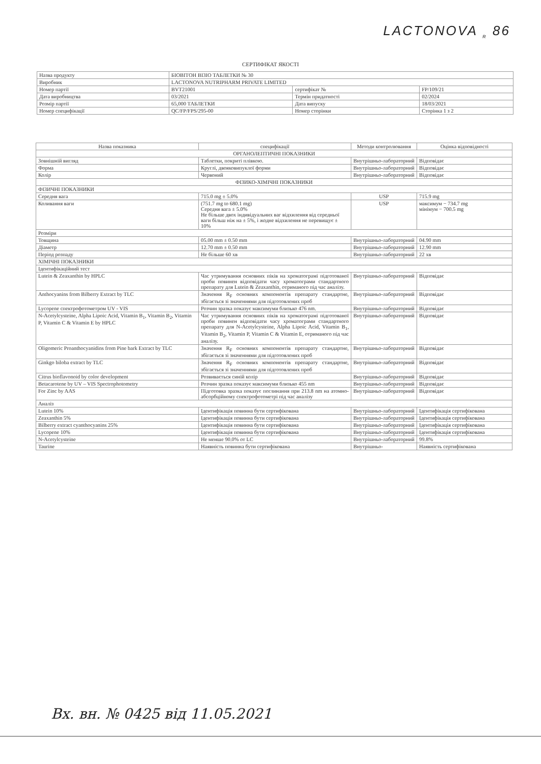LACTONOVA <sub>R</sub> 86
СЕРТИФІКАТ ЯКОСТІ
| Назва продукту | БІОВІТОН ВІЗІО ТАБЛЕТКИ № 30 | | |
| Виробник | LACTONOVA NUTRIPHARM PRIVATE LIMITED | | |
| Номер партії | BVT21001 | сертифікат № | FP/109/21 |
| Дата виробництва | 03/2021 | Термін придатності | 02/2024 |
| Розмір партії | 65,000 ТАБЛЕТКИ | Дата випуску | 18/03/2021 |
| Номер специфікації | QC/FP/FPS/295-00 | Номер сторінки | Сторінка 1 з 2 |
| Назва показника | специфікації | Методи контролювання | Оцінка відповідності |
| --- | --- | --- | --- |
| ОРГАНОЛЕПТИЧНІ ПОКАЗНИКИ | | | |
| Зовнішній вигляд | Таблетки, покриті плівкою. | Внутрішньо-лабораторний | Відповідає |
| Форма | Круглі, двояковипуклої форми | Внутрішньо-лабораторний | Відповідає |
| Колір | Червоний | Внутрішньо-лабораторний | Відповідає |
| ФІЗИКО-ХІМІЧНІ ПОКАЗНИКИ | | | |
| ФІЗИЧНІ ПОКАЗНИКИ | | | |
| Середня вага | 715.0 mg ± 5.0% | USP | 715.9 mg |
| Коливання ваги | (751.7 mg to 680.1 mg) Середня вага ± 5.0% Не більше двох індивідуальних ваг відхилення від середньої ваги більш ніж на ± 5%, і жодне відхилення не перевищує ± 10% | USP | максимум − 734.7 mg мінімум − 700.5 mg |
| Розміри | | | |
| Товщина | 05.00 mm ± 0.50 mm | Внутрішньо-лабораторний | 04.90 mm |
| Діаметр | 12.70 mm ± 0.50 mm | Внутрішньо-лабораторний | 12.90 mm |
| Період розпаду | Не більше 60 хв | Внутрішньо-лабораторний | 22 хв |
| ХІМІЧНІ ПОКАЗНИКИ | | | |
| Ідентифікаційний тест | | | |
| Lutein & Zeaxanthin by HPLC | Час утримування основних піків на хроматограмі підготованої проби повинен відповідати часу хроматограми стандартного препарату для Lutein & Zeaxanthin, отриманого під час аналізу. | Внутрішньо-лабораторний | Відповідає |
| Anthocyanins from Bilberry Extract by TLC | Значення R<sub>F</sub> основних компонентів препарату стандартне, збігається зі значеннями для підготовлених проб | Внутрішньо-лабораторний | Відповідає |
| Lycopene спектрофотометром UV - VIS | Розчин зразка показує максимуми близько 476 nm. | Внутрішньо-лабораторний | Відповідає |
| N-Acetylcysteine, Alpha Lipoic Acid, Vitamin B<sub>1</sub>, Vitamin B<sub>2</sub>, Vitamin P, Vitamin C & Vitamin E by HPLC | Час утримування основних піків на хроматограмі підготованої проби повинен відповідати часу хроматограми стандартного препарату для N-Acetylcysteine, Alpha Lipoic Acid, Vitamin B<sub>1</sub>, Vitamin B<sub>2</sub>, Vitamin P, Vitamin C & Vitamin E, отриманого під час аналізу. | Внутрішньо-лабораторний | Відповідає |
| Oligomeric Proanthocyanidins from Pine bark Extract by TLC | Значення R<sub>F</sub> основних компонентів препарату стандартне, збігається зі значеннями для підготовлених проб | Внутрішньо-лабораторний | Відповідає |
| Ginkgo biloba extract by TLC | Значення R<sub>F</sub> основних компонентів препарату стандартне, збігається зі значеннями для підготовлених проб | Внутрішньо-лабораторний | Відповідає |
| Citrus bioflavonoid by color development | Розвивається синій колір | Внутрішньо-лабораторний | Відповідає |
| Betacarotene by UV – VIS Spectrophotometry | Розчин зразка показує максимуми близько 455 nm | Внутрішньо-лабораторний | Відповідає |
| For Zinc by AAS | Підготовка зразка показує поглинання при 213.8 nm на атомно-абсорбційному спектрофотометрі під час аналізу | Внутрішньо-лабораторний | Відповідає |
| Аналіз | | | |
| Lutein 10% | Ідентифікація повинна бути сертифікована | Внутрішньо-лабораторний | Ідентифікація сертифікована |
| Zeaxanthin 5% | Ідентифікація повинна бути сертифікована | Внутрішньо-лабораторний | Ідентифікація сертифікована |
| Bilberry extract cyanthocyanins 25% | Ідентифікація повинна бути сертифікована | Внутрішньо-лабораторний | Ідентифікація сертифікована |
| Lycopene 10% | Ідентифікація повинна бути сертифікована | Внутрішньо-лабораторний | Ідентифікація сертифікована |
| N-Acetylcysteine | Не менше 90.0% от LC | Внутрішньо-лабораторний | 99.8% |
| Taurine | Наявність повинна бути сертифікована | Внутрішньо- | Наявність сертифікована |
Вх. вн. № 0425 від 11.05.2021